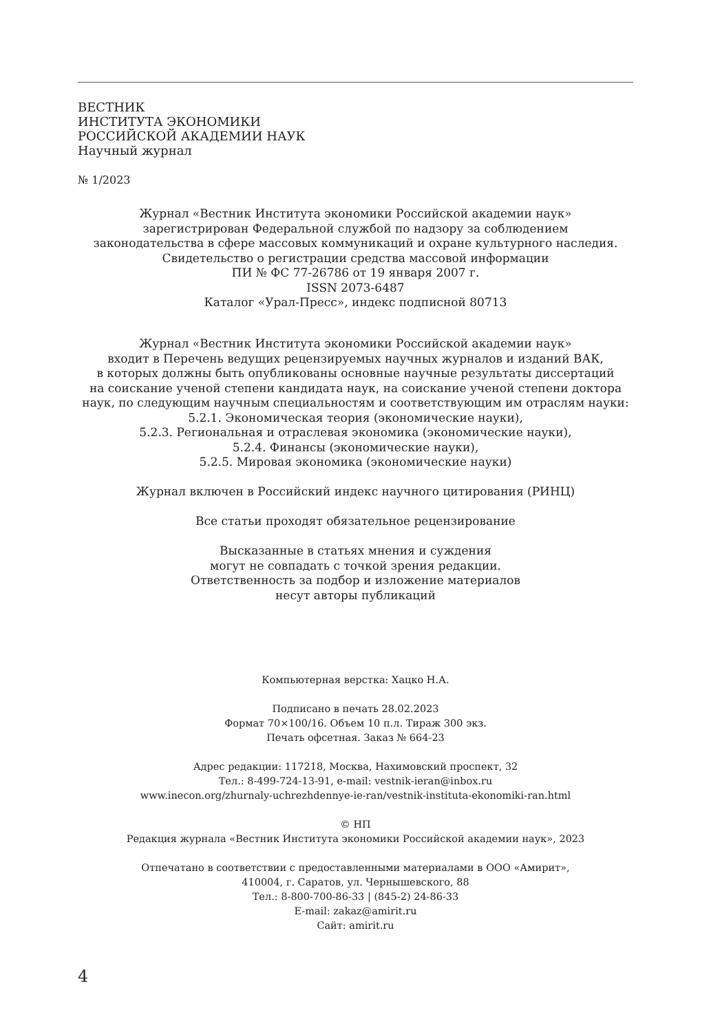ВЕСТНИК
ИНСТИТУТА ЭКОНОМИКИ
РОССИЙСКОЙ АКАДЕМИИ НАУК
Научный журнал
№ 1/2023
Журнал «Вестник Института экономики Российской академии наук»
зарегистрирован Федеральной службой по надзору за соблюдением
законодательства в сфере массовых коммуникаций и охране культурного наследия.
Свидетельство о регистрации средства массовой информации
ПИ № ФС 77-26786 от 19 января 2007 г.
ISSN 2073-6487
Каталог «Урал-Пресс», индекс подписной 80713
Журнал «Вестник Института экономики Российской академии наук»
входит в Перечень ведущих рецензируемых научных журналов и изданий ВАК,
в которых должны быть опубликованы основные научные результаты диссертаций
на соискание ученой степени кандидата наук, на соискание ученой степени доктора
наук, по следующим научным специальностям и соответствующим им отраслям науки:
5.2.1. Экономическая теория (экономические науки),
5.2.3. Региональная и отраслевая экономика (экономические науки),
5.2.4. Финансы (экономические науки),
5.2.5. Мировая экономика (экономические науки)
Журнал включен в Российский индекс научного цитирования (РИНЦ)
Все статьи проходят обязательное рецензирование
Высказанные в статьях мнения и суждения
могут не совпадать с точкой зрения редакции.
Ответственность за подбор и изложение материалов
несут авторы публикаций
Компьютерная верстка: Хацко Н.А.
Подписано в печать 28.02.2023
Формат 70×100/16. Объем 10 п.л. Тираж 300 экз.
Печать офсетная. Заказ № 664-23
Адрес редакции: 117218, Москва, Нахимовский проспект, 32
Тел.: 8-499-724-13-91, e-mail: vestnik-ieran@inbox.ru
www.inecon.org/zhurnaly-uchrezhdennye-ie-ran/vestnik-instituta-ekonomiki-ran.html
© НП
Редакция журнала «Вестник Института экономики Российской академии наук», 2023
Отпечатано в соответствии с предоставленными материалами в ООО «Амирит»,
410004, г. Саратов, ул. Чернышевского, 88
Тел.: 8-800-700-86-33 | (845-2) 24-86-33
E-mail: zakaz@amirit.ru
Сайт: amirit.ru
4